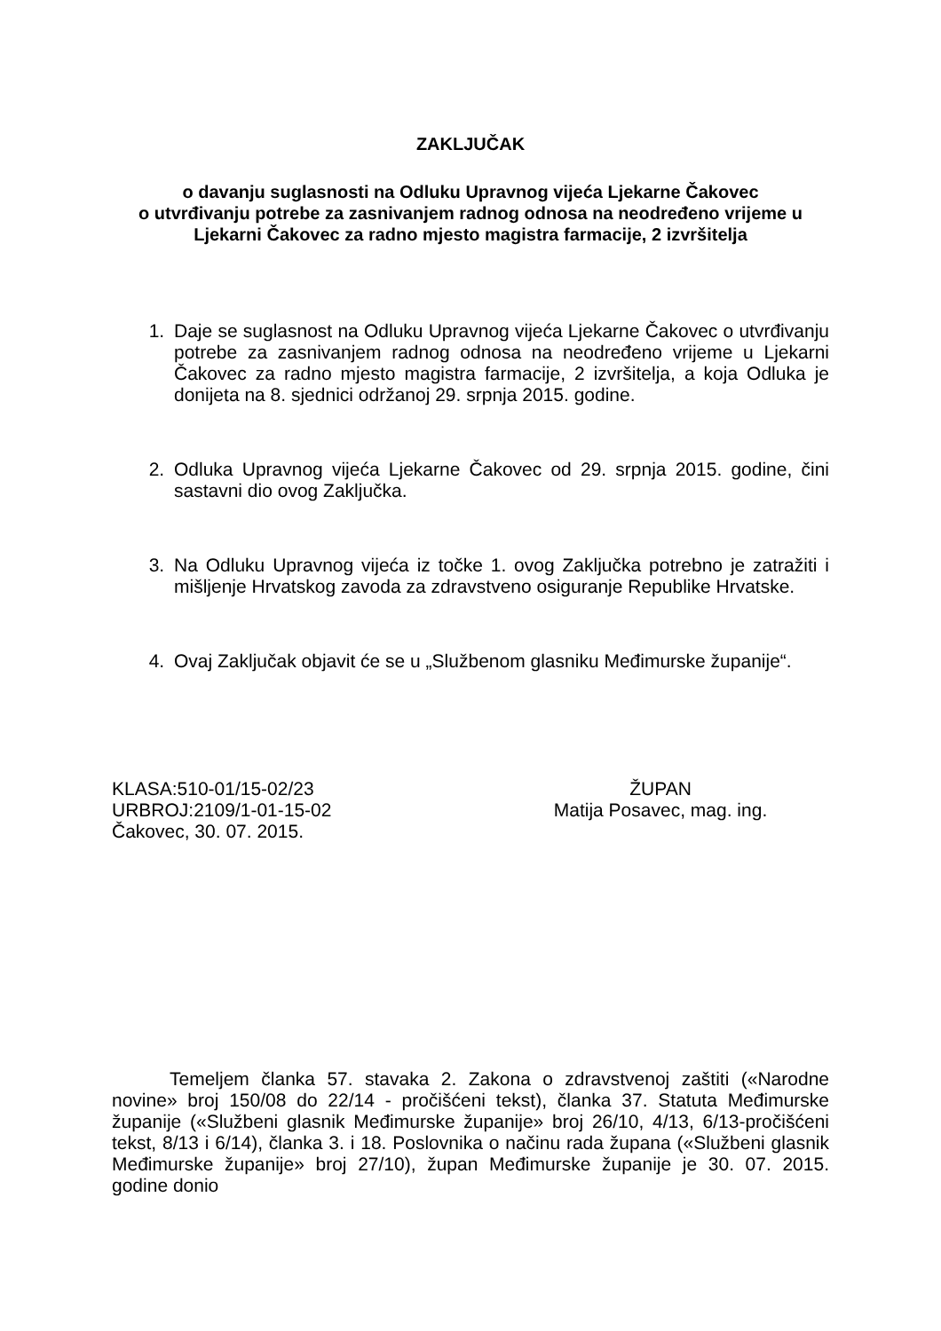ZAKLJUČAK
o davanju suglasnosti na Odluku Upravnog vijeća Ljekarne Čakovec
o utvrđivanju potrebe za zasnivanjem radnog odnosa na neodređeno vrijeme u
Ljekarni Čakovec za radno mjesto magistra farmacije, 2 izvršitelja
1. Daje se suglasnost na Odluku Upravnog vijeća Ljekarne Čakovec o utvrđivanju potrebe za zasnivanjem radnog odnosa na neodređeno vrijeme u Ljekarni Čakovec za radno mjesto magistra farmacije, 2 izvršitelja, a koja Odluka je donijeta na 8. sjednici održanoj 29. srpnja 2015. godine.
2. Odluka Upravnog vijeća Ljekarne Čakovec od 29. srpnja 2015. godine, čini sastavni dio ovog Zaključka.
3. Na Odluku Upravnog vijeća iz točke 1. ovog Zaključka potrebno je zatražiti i mišljenje Hrvatskog zavoda za zdravstveno osiguranje Republike Hrvatske.
4. Ovaj Zaključak objavit će se u „Službenom glasniku Međimurske županije“.
KLASA:510-01/15-02/23
URBROJ:2109/1-01-15-02
Čakovec, 30. 07. 2015.
ŽUPAN
Matija Posavec, mag. ing.
Temeljem članka 57. stavaka 2. Zakona o zdravstvenoj zaštiti («Narodne novine» broj 150/08 do 22/14 - pročišćeni tekst), članka 37. Statuta Međimurske županije («Službeni glasnik Međimurske županije» broj 26/10, 4/13, 6/13-pročišćeni tekst, 8/13 i 6/14), članka 3. i 18. Poslovnika o načinu rada župana («Službeni glasnik Međimurske županije» broj 27/10), župan Međimurske županije je 30. 07. 2015. godine donio